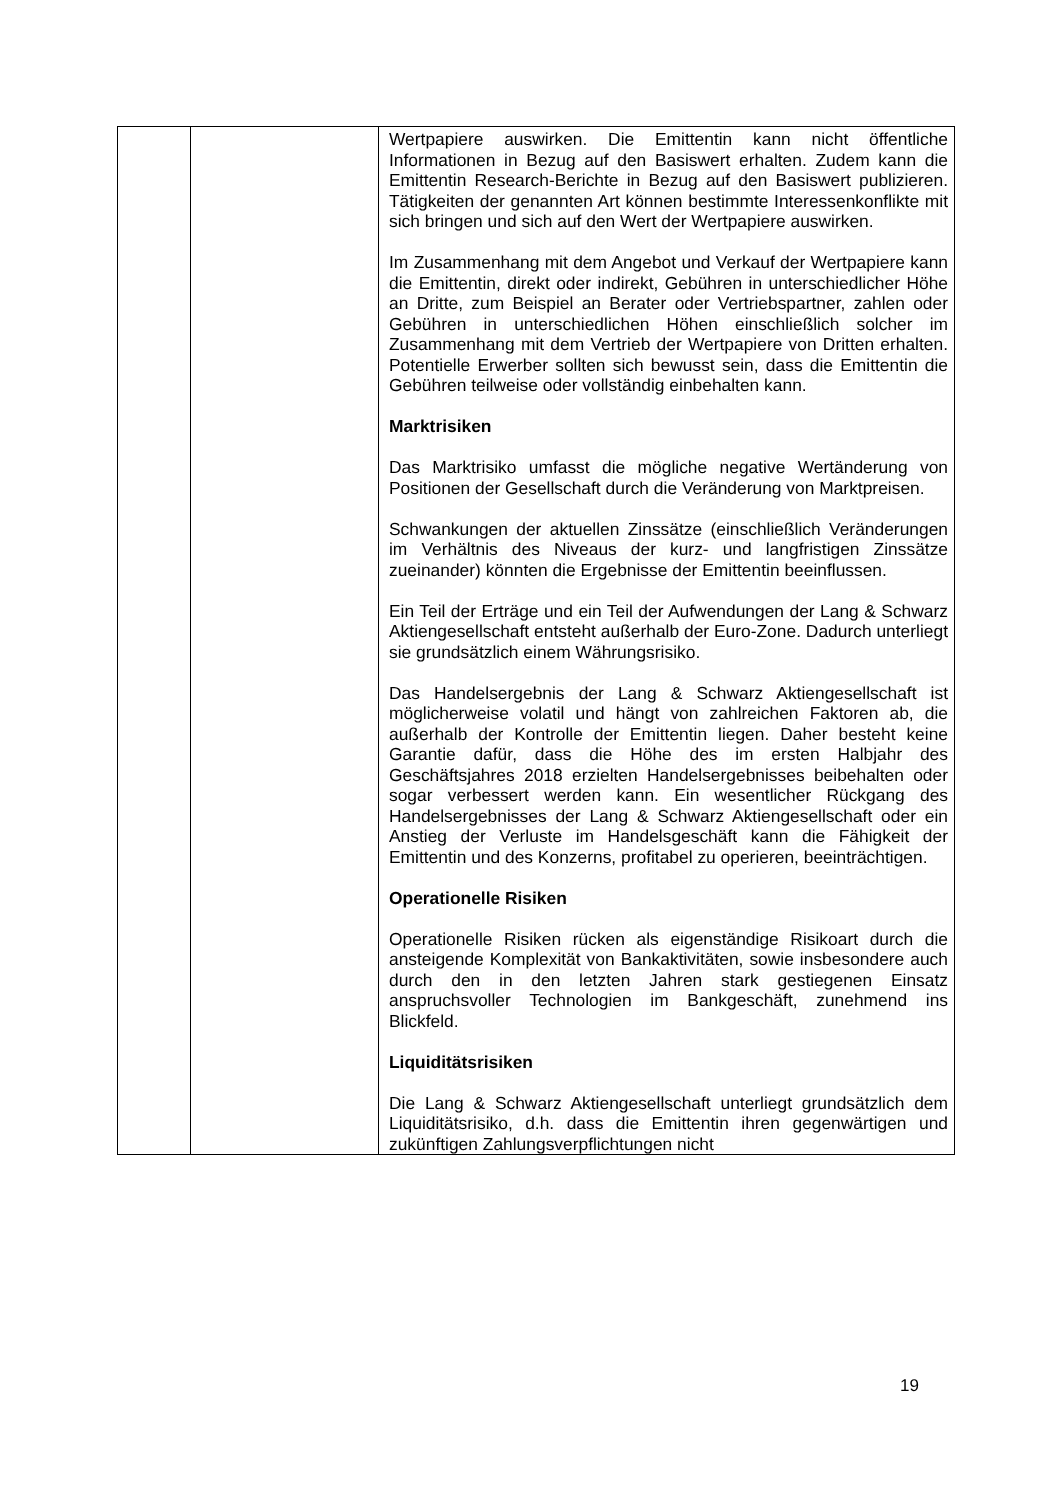| | | Wertpapiere auswirken. Die Emittentin kann nicht öffentliche Informationen in Bezug auf den Basiswert erhalten. Zudem kann die Emittentin Research-Berichte in Bezug auf den Basiswert publizieren. Tätigkeiten der genannten Art können bestimmte Interessenkonflikte mit sich bringen und sich auf den Wert der Wertpapiere auswirken. Im Zusammenhang mit dem Angebot und Verkauf der Wertpapiere kann die Emittentin, direkt oder indirekt, Gebühren in unterschiedlicher Höhe an Dritte, zum Beispiel an Berater oder Vertriebspartner, zahlen oder Gebühren in unterschiedlichen Höhen einschließlich solcher im Zusammenhang mit dem Vertrieb der Wertpapiere von Dritten erhalten. Potentielle Erwerber sollten sich bewusst sein, dass die Emittentin die Gebühren teilweise oder vollständig einbehalten kann. Marktrisiken Das Marktrisiko umfasst die mögliche negative Wertänderung von Positionen der Gesellschaft durch die Veränderung von Marktpreisen. Schwankungen der aktuellen Zinssätze (einschließlich Veränderungen im Verhältnis des Niveaus der kurz- und langfristigen Zinssätze zueinander) könnten die Ergebnisse der Emittentin beeinflussen. Ein Teil der Erträge und ein Teil der Aufwendungen der Lang & Schwarz Aktiengesellschaft entsteht außerhalb der Euro-Zone. Dadurch unterliegt sie grundsätzlich einem Währungsrisiko. Das Handelsergebnis der Lang & Schwarz Aktiengesellschaft ist möglicherweise volatil und hängt von zahlreichen Faktoren ab, die außerhalb der Kontrolle der Emittentin liegen. Daher besteht keine Garantie dafür, dass die Höhe des im ersten Halbjahr des Geschäftsjahres 2018 erzielten Handelsergebnisses beibehalten oder sogar verbessert werden kann. Ein wesentlicher Rückgang des Handelsergebnisses der Lang & Schwarz Aktiengesellschaft oder ein Anstieg der Verluste im Handelsgeschäft kann die Fähigkeit der Emittentin und des Konzerns, profitabel zu operieren, beeinträchtigen. Operationelle Risiken Operationelle Risiken rücken als eigenständige Risikoart durch die ansteigende Komplexität von Bankaktivitäten, sowie insbesondere auch durch den in den letzten Jahren stark gestiegenen Einsatz anspruchsvoller Technologien im Bankgeschäft, zunehmend ins Blickfeld. Liquiditätsrisiken Die Lang & Schwarz Aktiengesellschaft unterliegt grundsätzlich dem Liquiditätsrisiko, d.h. dass die Emittentin ihren gegenwärtigen und zukünftigen Zahlungsverpflichtungen nicht |
19